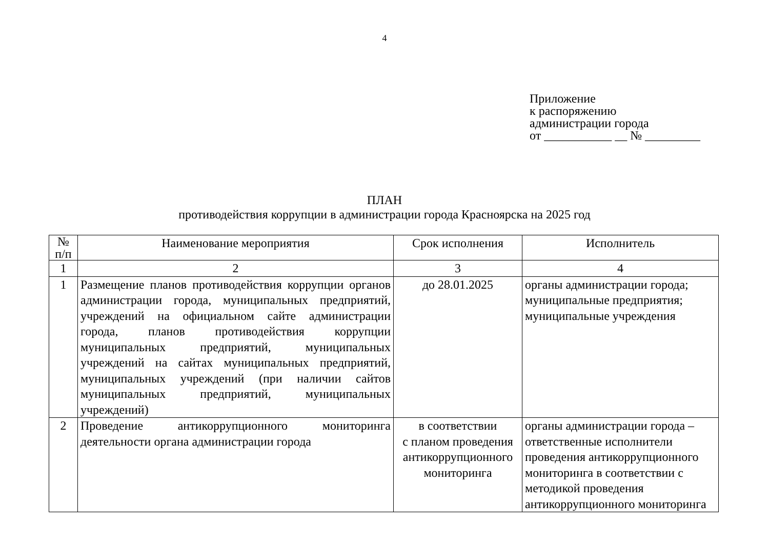4
Приложение
к распоряжению
администрации города
от ___________ __ № _________
ПЛАН
противодействия коррупции в администрации города Красноярска на 2025 год
| № п/п | Наименование мероприятия | Срок исполнения | Исполнитель |
| --- | --- | --- | --- |
| 1 | 2 | 3 | 4 |
| 1 | Размещение планов противодействия коррупции органов администрации города, муниципальных предприятий, учреждений на официальном сайте администрации города, планов противодействия коррупции муниципальных предприятий, муниципальных учреждений на сайтах муниципальных предприятий, муниципальных учреждений (при наличии сайтов муниципальных предприятий, муниципальных учреждений) | до 28.01.2025 | органы администрации города; муниципальные предприятия; муниципальные учреждения |
| 2 | Проведение антикоррупционного мониторинга деятельности органа администрации города | в соответствии с планом проведения антикоррупционного мониторинга | органы администрации города – ответственные исполнители проведения антикоррупционного мониторинга в соответствии с методикой проведения антикоррупционного мониторинга |